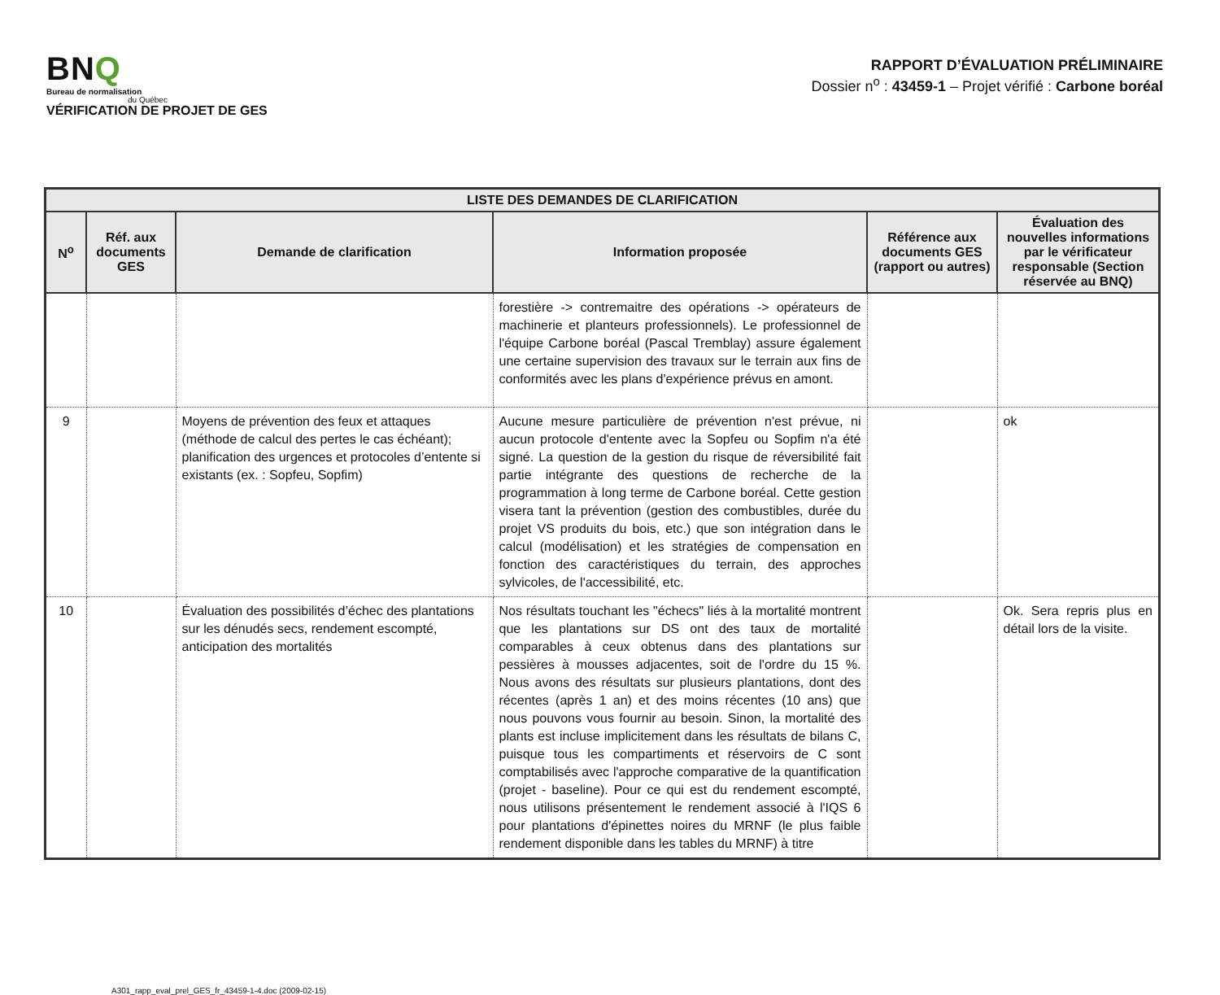BNQ
Bureau de normalisation
du Québec
VÉRIFICATION DE PROJET DE GES
RAPPORT D’ÉVALUATION PRÉLIMINAIRE
Dossier n<sup>o</sup> : 43459-1 – Projet vérifié : Carbone boréal
| LISTE DES DEMANDES DE CLARIFICATION | | | | | |
| --- | --- | --- | --- | --- | --- |
| N<sup>o</sup> | Réf. aux documents GES | Demande de clarification | Information proposée | Référence aux documents GES (rapport ou autres) | Évaluation des nouvelles informations par le vérificateur responsable (Section réservée au BNQ) |
| | | | forestière -> contremaitre des opérations -> opérateurs de machinerie et planteurs professionnels). Le professionnel de l'équipe Carbone boréal (Pascal Tremblay) assure également une certaine supervision des travaux sur le terrain aux fins de conformités avec les plans d'expérience prévus en amont. | | |
| 9 | | Moyens de prévention des feux et attaques (méthode de calcul des pertes le cas échéant); planification des urgences et protocoles d’entente si existants (ex. : Sopfeu, Sopfim) | Aucune mesure particulière de prévention n'est prévue, ni aucun protocole d'entente avec la Sopfeu ou Sopfim n'a été signé. La question de la gestion du risque de réversibilité fait partie intégrante des questions de recherche de la programmation à long terme de Carbone boréal. Cette gestion visera tant la prévention (gestion des combustibles, durée du projet VS produits du bois, etc.) que son intégration dans le calcul (modélisation) et les stratégies de compensation en fonction des caractéristiques du terrain, des approches sylvicoles, de l'accessibilité, etc. | | ok |
| 10 | | Évaluation des possibilités d’échec des plantations sur les dénudés secs, rendement escompté, anticipation des mortalités | Nos résultats touchant les "échecs" liés à la mortalité montrent que les plantations sur DS ont des taux de mortalité comparables à ceux obtenus dans des plantations sur pessières à mousses adjacentes, soit de l'ordre du 15 %. Nous avons des résultats sur plusieurs plantations, dont des récentes (après 1 an) et des moins récentes (10 ans) que nous pouvons vous fournir au besoin. Sinon, la mortalité des plants est incluse implicitement dans les résultats de bilans C, puisque tous les compartiments et réservoirs de C sont comptabilisés avec l'approche comparative de la quantification (projet - baseline). Pour ce qui est du rendement escompté, nous utilisons présentement le rendement associé à l'IQS 6 pour plantations d'épinettes noires du MRNF (le plus faible rendement disponible dans les tables du MRNF) à titre | | Ok. Sera repris plus en détail lors de la visite. |
A301_rapp_eval_prel_GES_fr_43459-1-4.doc (2009-02-15)